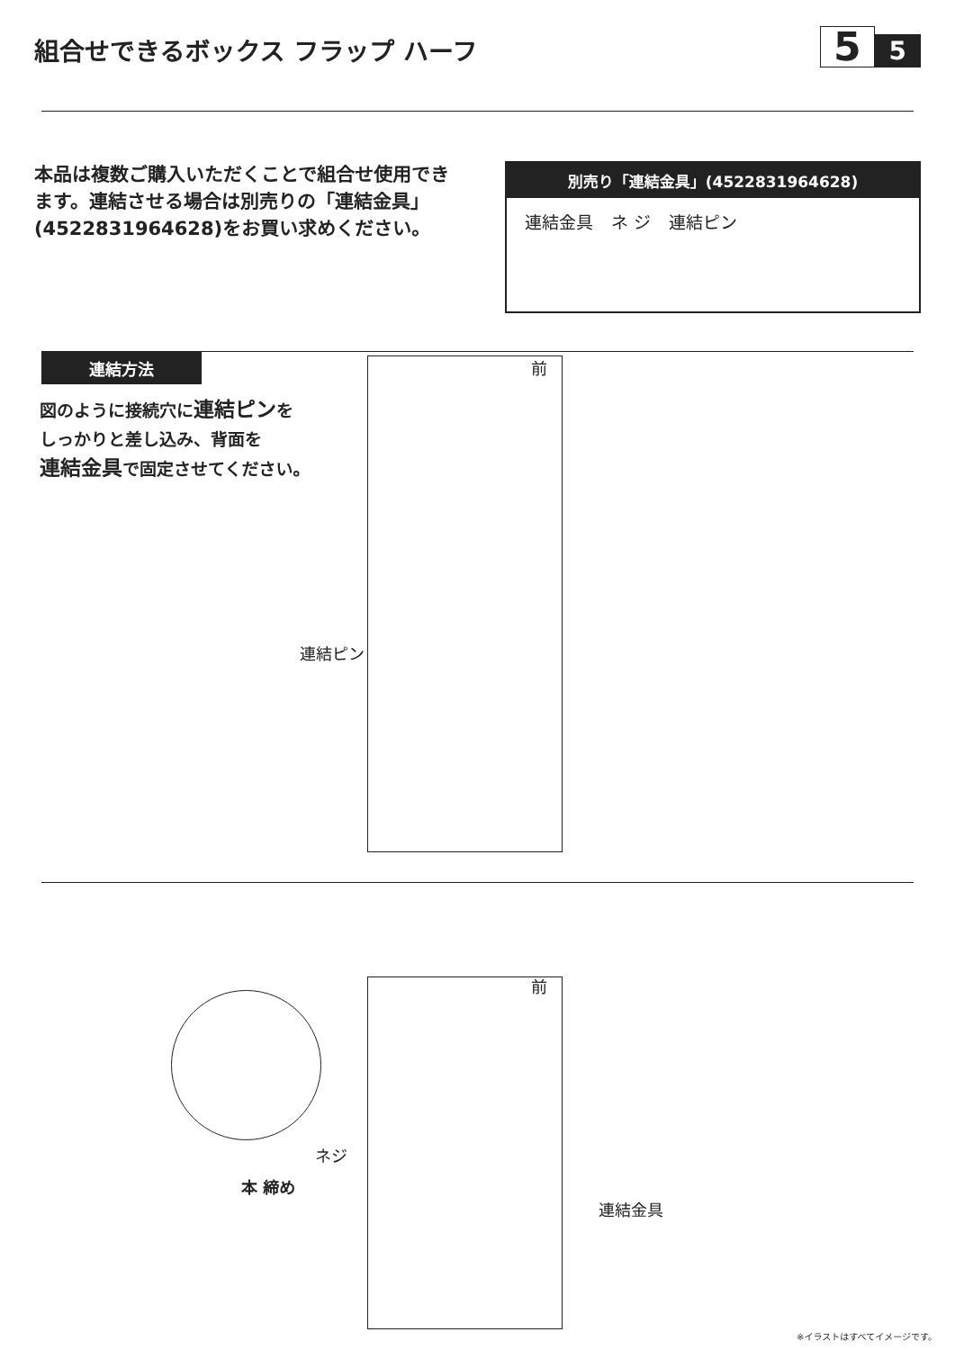組合せできるボックス フラップ ハーフ
5 5
本品は複数ご購入いただくことで組合せ使用できます。連結させる場合は別売りの「連結金具」(4522831964628)をお買い求めください。
別売り「連結金具」(4522831964628)
連結金具 ネ ジ 連結ピン
連結方法
図のように接続穴に連結ピンを
しっかりと差し込み、背面を
連結金具で固定させてください。
連結ピン
前
前
ネジ
本 締め
連結金具
※イラストはすべてイメージです。